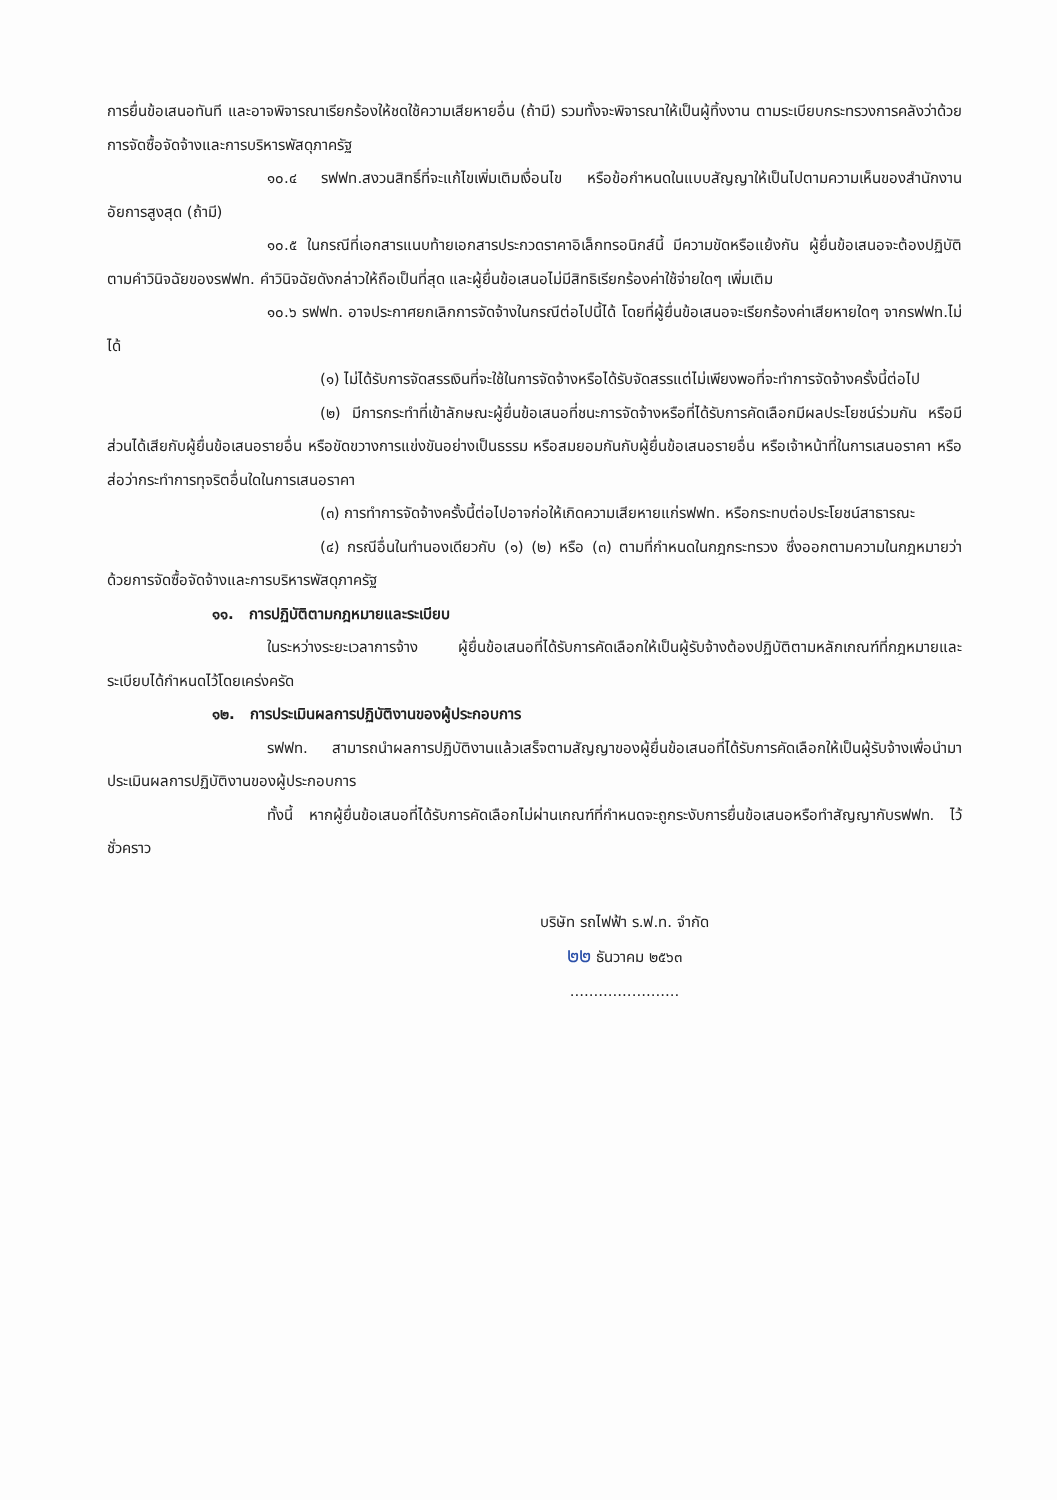การยื่นข้อเสนอทันที และอาจพิจารณาเรียกร้องให้ชดใช้ความเสียหายอื่น (ถ้ามี) รวมทั้งจะพิจารณาให้เป็นผู้ทิ้งงาน ตามระเบียบกระทรวงการคลังว่าด้วยการจัดซื้อจัดจ้างและการบริหารพัสดุภาครัฐ
๑๐.๔ รฟฟท.สงวนสิทธิ์ที่จะแก้ไขเพิ่มเติมเงื่อนไข หรือข้อกำหนดในแบบสัญญาให้เป็นไปตามความเห็นของสำนักงานอัยการสูงสุด (ถ้ามี)
๑๐.๕ ในกรณีที่เอกสารแนบท้ายเอกสารประกวดราคาอิเล็กทรอนิกส์นี้ มีความขัดหรือแย้งกัน ผู้ยื่นข้อเสนอจะต้องปฏิบัติตามคำวินิจฉัยของรฟฟท. คำวินิจฉัยดังกล่าวให้ถือเป็นที่สุด และผู้ยื่นข้อเสนอไม่มีสิทธิเรียกร้องค่าใช้จ่ายใดๆ เพิ่มเติม
๑๐.๖ รฟฟท. อาจประกาศยกเลิกการจัดจ้างในกรณีต่อไปนี้ได้ โดยที่ผู้ยื่นข้อเสนอจะเรียกร้องค่าเสียหายใดๆ จากรฟฟท.ไม่ได้
(๑) ไม่ได้รับการจัดสรรเงินที่จะใช้ในการจัดจ้างหรือได้รับจัดสรรแต่ไม่เพียงพอที่จะทำการจัดจ้างครั้งนี้ต่อไป
(๒) มีการกระทำที่เข้าลักษณะผู้ยื่นข้อเสนอที่ชนะการจัดจ้างหรือที่ได้รับการคัดเลือกมีผลประโยชน์ร่วมกัน หรือมีส่วนได้เสียกับผู้ยื่นข้อเสนอรายอื่น หรือขัดขวางการแข่งขันอย่างเป็นธรรม หรือสมยอมกันกับผู้ยื่นข้อเสนอรายอื่น หรือเจ้าหน้าที่ในการเสนอราคา หรือส่อว่ากระทำการทุจริตอื่นใดในการเสนอราคา
(๓) การทำการจัดจ้างครั้งนี้ต่อไปอาจก่อให้เกิดความเสียหายแก่รฟฟท. หรือกระทบต่อประโยชน์สาธารณะ
(๔) กรณีอื่นในทำนองเดียวกับ (๑) (๒) หรือ (๓) ตามที่กำหนดในกฎกระทรวง ซึ่งออกตามความในกฎหมายว่าด้วยการจัดซื้อจัดจ้างและการบริหารพัสดุภาครัฐ
๑๑. การปฏิบัติตามกฎหมายและระเบียบ
ในระหว่างระยะเวลาการจ้าง ผู้ยื่นข้อเสนอที่ได้รับการคัดเลือกให้เป็นผู้รับจ้างต้องปฏิบัติตามหลักเกณฑ์ที่กฎหมายและระเบียบได้กำหนดไว้โดยเคร่งครัด
๑๒. การประเมินผลการปฏิบัติงานของผู้ประกอบการ
รฟฟท. สามารถนำผลการปฏิบัติงานแล้วเสร็จตามสัญญาของผู้ยื่นข้อเสนอที่ได้รับการคัดเลือกให้เป็นผู้รับจ้างเพื่อนำมาประเมินผลการปฏิบัติงานของผู้ประกอบการ
ทั้งนี้ หากผู้ยื่นข้อเสนอที่ได้รับการคัดเลือกไม่ผ่านเกณฑ์ที่กำหนดจะถูกระงับการยื่นข้อเสนอหรือทำสัญญากับรฟฟท. ไว้ชั่วคราว
บริษัท รถไฟฟ้า ร.ฟ.ท. จำกัด
๒๒ ธันวาคม ๒๕๖๓
.......................